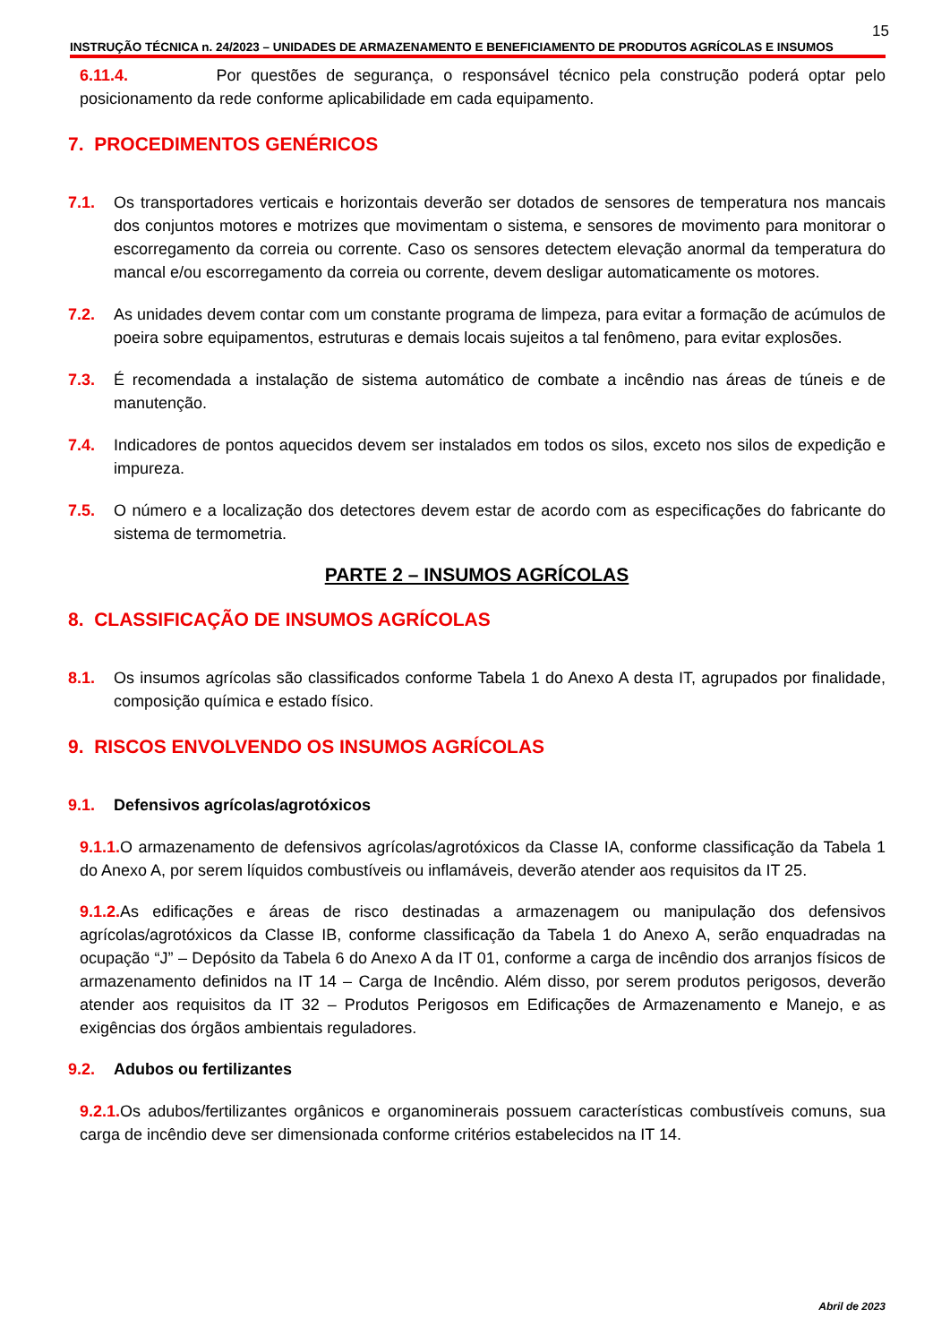15
INSTRUÇÃO TÉCNICA n. 24/2023 – UNIDADES DE ARMAZENAMENTO E BENEFICIAMENTO DE PRODUTOS AGRÍCOLAS E INSUMOS
6.11.4. Por questões de segurança, o responsável técnico pela construção poderá optar pelo posicionamento da rede conforme aplicabilidade em cada equipamento.
7. PROCEDIMENTOS GENÉRICOS
7.1. Os transportadores verticais e horizontais deverão ser dotados de sensores de temperatura nos mancais dos conjuntos motores e motrizes que movimentam o sistema, e sensores de movimento para monitorar o escorregamento da correia ou corrente. Caso os sensores detectem elevação anormal da temperatura do mancal e/ou escorregamento da correia ou corrente, devem desligar automaticamente os motores.
7.2. As unidades devem contar com um constante programa de limpeza, para evitar a formação de acúmulos de poeira sobre equipamentos, estruturas e demais locais sujeitos a tal fenômeno, para evitar explosões.
7.3. É recomendada a instalação de sistema automático de combate a incêndio nas áreas de túneis e de manutenção.
7.4. Indicadores de pontos aquecidos devem ser instalados em todos os silos, exceto nos silos de expedição e impureza.
7.5. O número e a localização dos detectores devem estar de acordo com as especificações do fabricante do sistema de termometria.
PARTE 2 – INSUMOS AGRÍCOLAS
8. CLASSIFICAÇÃO DE INSUMOS AGRÍCOLAS
8.1. Os insumos agrícolas são classificados conforme Tabela 1 do Anexo A desta IT, agrupados por finalidade, composição química e estado físico.
9. RISCOS ENVOLVENDO OS INSUMOS AGRÍCOLAS
9.1. Defensivos agrícolas/agrotóxicos
9.1.1. O armazenamento de defensivos agrícolas/agrotóxicos da Classe IA, conforme classificação da Tabela 1 do Anexo A, por serem líquidos combustíveis ou inflamáveis, deverão atender aos requisitos da IT 25.
9.1.2. As edificações e áreas de risco destinadas a armazenagem ou manipulação dos defensivos agrícolas/agrotóxicos da Classe IB, conforme classificação da Tabela 1 do Anexo A, serão enquadradas na ocupação “J” – Depósito da Tabela 6 do Anexo A da IT 01, conforme a carga de incêndio dos arranjos físicos de armazenamento definidos na IT 14 – Carga de Incêndio. Além disso, por serem produtos perigosos, deverão atender aos requisitos da IT 32 – Produtos Perigosos em Edificações de Armazenamento e Manejo, e as exigências dos órgãos ambientais reguladores.
9.2. Adubos ou fertilizantes
9.2.1. Os adubos/fertilizantes orgânicos e organominerais possuem características combustíveis comuns, sua carga de incêndio deve ser dimensionada conforme critérios estabelecidos na IT 14.
Abril de 2023